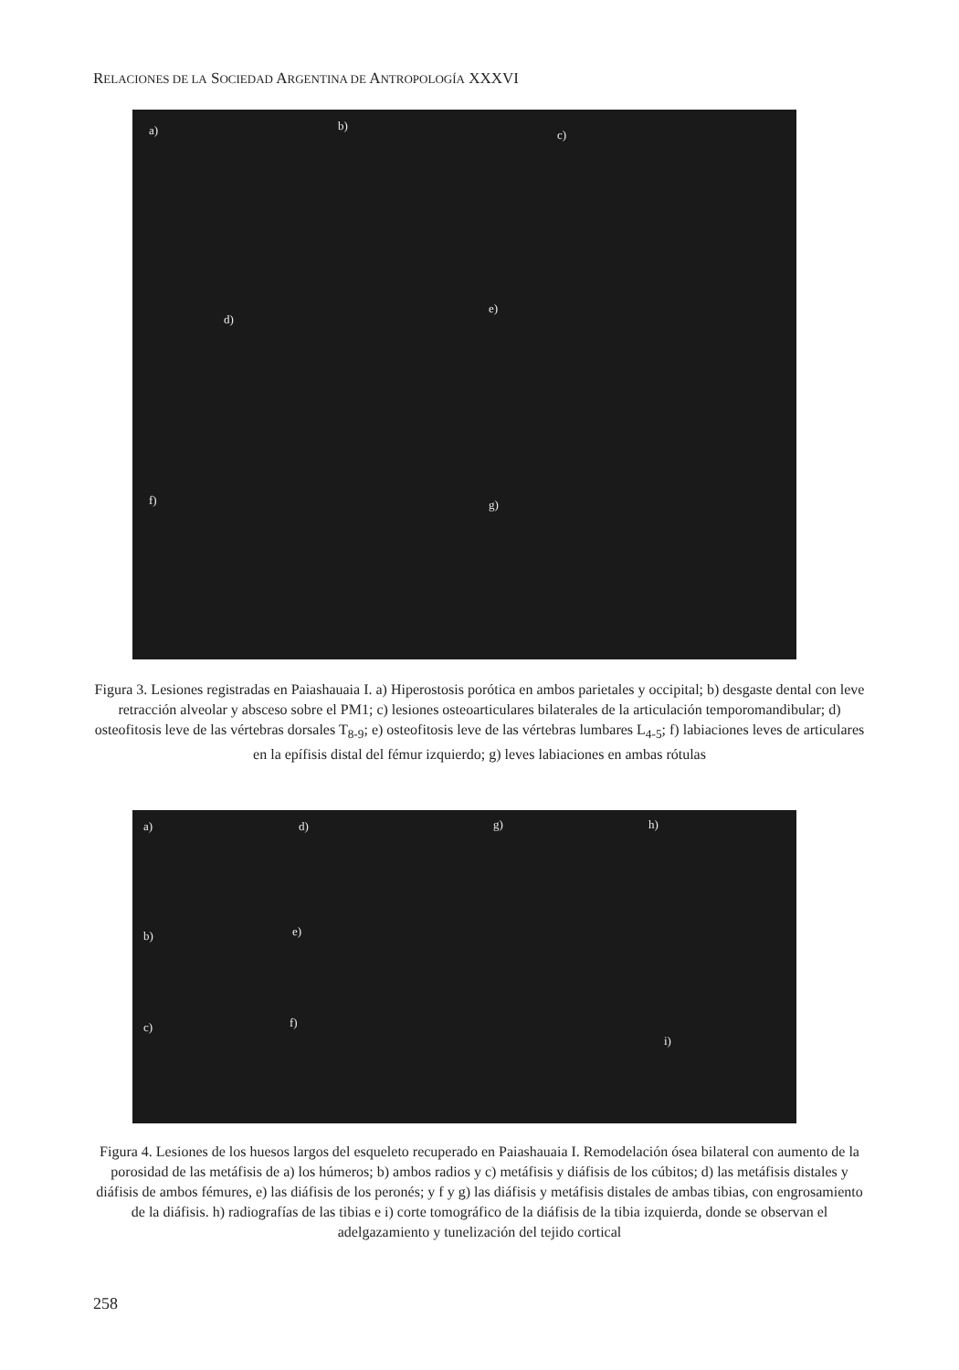RELACIONES DE LA SOCIEDAD ARGENTINA DE ANTROPOLOGÍA XXXVI
a) b)
c)
d)
e)
f) g)
Figura 3. Lesiones registradas en Paiashauaia I. a) Hiperostosis porótica en ambos parietales y occipital; b) desgaste dental con leve retracción alveolar y absceso sobre el PM1; c) lesiones osteoarticulares bilaterales de la articulación temporomandibular; d) osteofitosis leve de las vértebras dorsales T<sub>8-9</sub>; e) osteofitosis leve de las vértebras lumbares L<sub>4-5</sub>; f) labiaciones leves de articulares en la epífisis distal del fémur izquierdo; g) leves labiaciones en ambas rótulas
a) d) g) h)
b) e)
c) f)
i)
Figura 4. Lesiones de los huesos largos del esqueleto recuperado en Paiashauaia I. Remodelación ósea bilateral con aumento de la porosidad de las metáfisis de a) los húmeros; b) ambos radios y c) metáfisis y diáfisis de los cúbitos; d) las metáfisis distales y diáfisis de ambos fémures, e) las diáfisis de los peronés; y f y g) las diáfisis y metáfisis distales de ambas tibias, con engrosamiento de la diáfisis. h) radiografías de las tibias e i) corte tomográfico de la diáfisis de la tibia izquierda, donde se observan el adelgazamiento y tunelización del tejido cortical
258